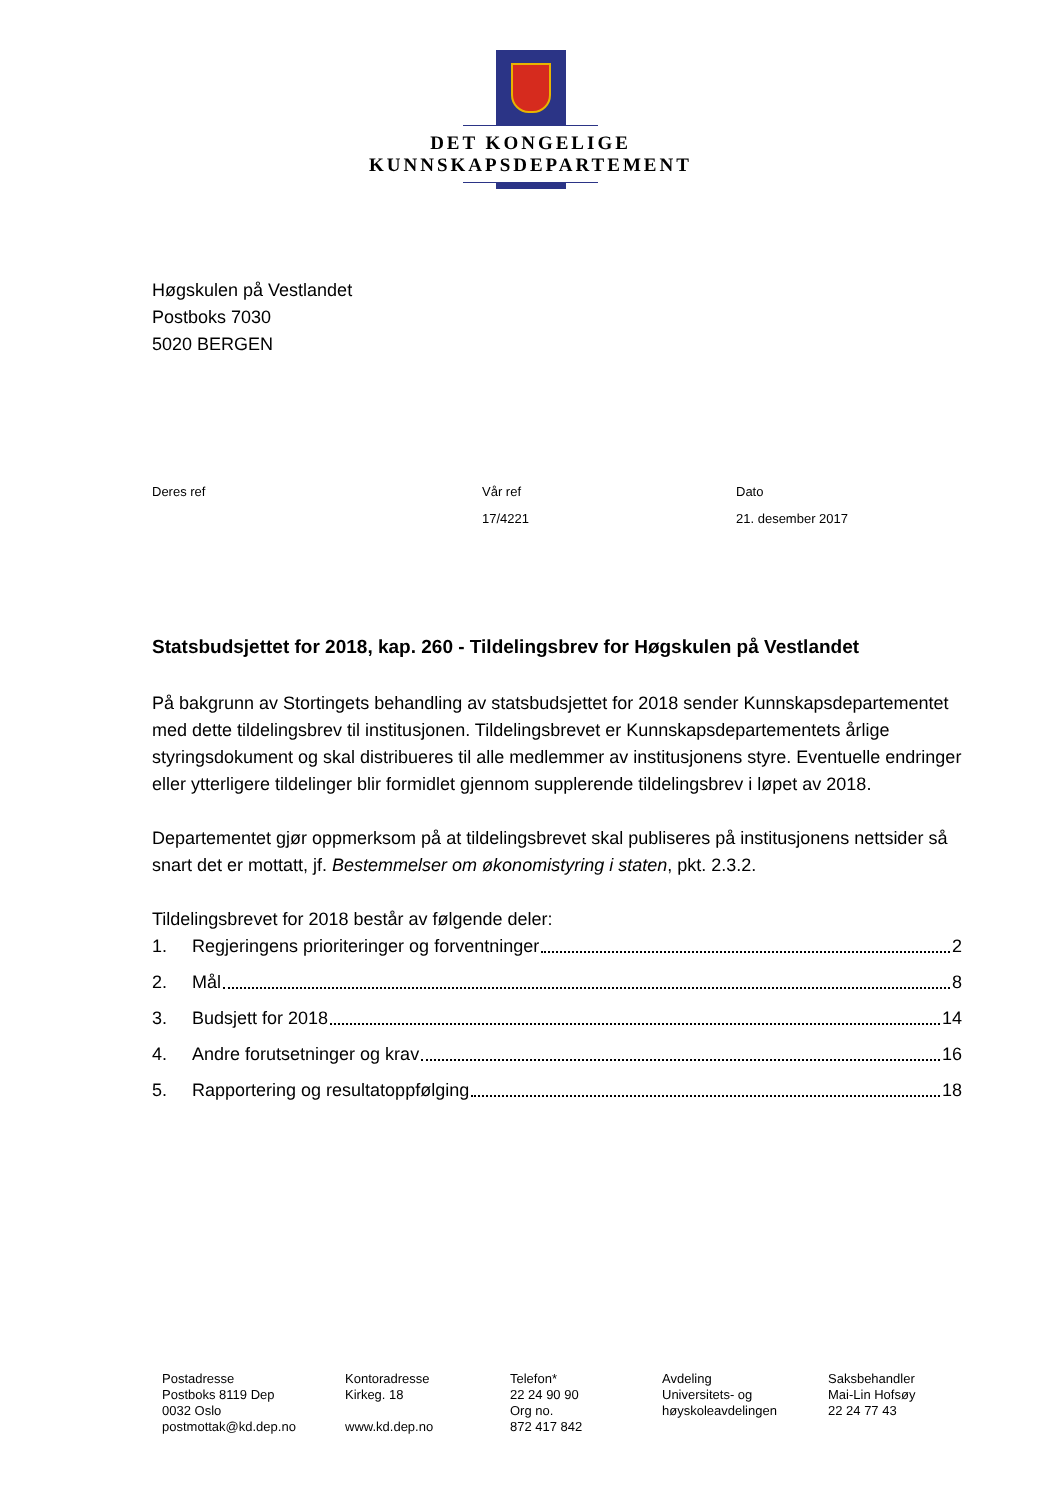DET KONGELIGE
KUNNSKAPSDEPARTEMENT
Høgskulen på Vestlandet
Postboks 7030
5020 BERGEN
Deres ref Vår ref
17/4221
Dato
21. desember 2017
Statsbudsjettet for 2018, kap. 260 - Tildelingsbrev for Høgskulen på Vestlandet
På bakgrunn av Stortingets behandling av statsbudsjettet for 2018 sender Kunnskapsdepartementet med dette tildelingsbrev til institusjonen. Tildelingsbrevet er Kunnskapsdepartementets årlige styringsdokument og skal distribueres til alle medlemmer av institusjonens styre. Eventuelle endringer eller ytterligere tildelinger blir formidlet gjennom supplerende tildelingsbrev i løpet av 2018.
Departementet gjør oppmerksom på at tildelingsbrevet skal publiseres på institusjonens nettsider så snart det er mottatt, jf. Bestemmelser om økonomistyring i staten, pkt. 2.3.2.
Tildelingsbrevet for 2018 består av følgende deler:
1. Regjeringens prioriteringer og forventninger 2
2. Mål 8
3. Budsjett for 2018 14
4. Andre forutsetninger og krav 16
5. Rapportering og resultatoppfølging 18
Postadresse
Postboks 8119 Dep
0032 Oslo
postmottak@kd.dep.no
Kontoradresse
Kirkeg. 18
www.kd.dep.no
Telefon*
22 24 90 90
Org no.
872 417 842
Avdeling
Universitets- og
høyskoleavdelingen
Saksbehandler
Mai-Lin Hofsøy
22 24 77 43